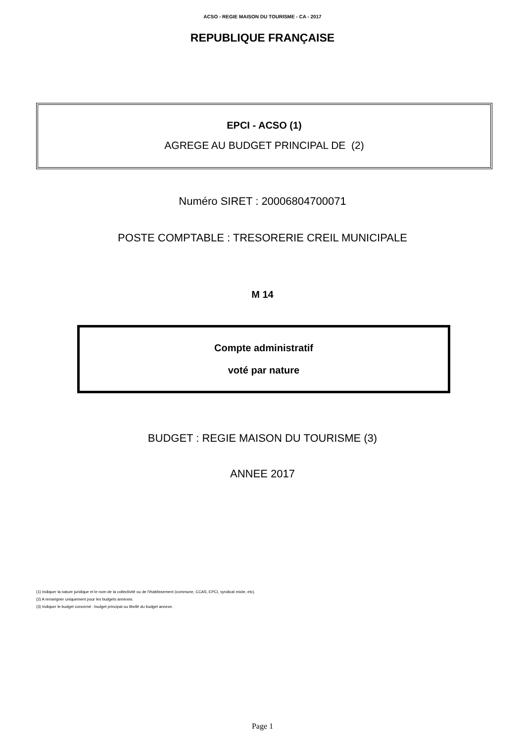ACSO - REGIE MAISON DU TOURISME - CA - 2017
REPUBLIQUE FRANÇAISE
EPCI - ACSO (1)
AGREGE AU BUDGET PRINCIPAL DE (2)
Numéro SIRET : 20006804700071
POSTE COMPTABLE : TRESORERIE CREIL MUNICIPALE
M 14
Compte administratif
voté par nature
BUDGET : REGIE MAISON DU TOURISME (3)
ANNEE 2017
(1) Indiquer la nature juridique et le nom de la collectivité ou de l'établissement (commune, CCAS, EPCI, syndicat mixte, etc).
(2) A renseigner uniquement pour les budgets annexes.
(3) Indiquer le budget concerné : budget principal ou libellé du budget annexe.
Page 1